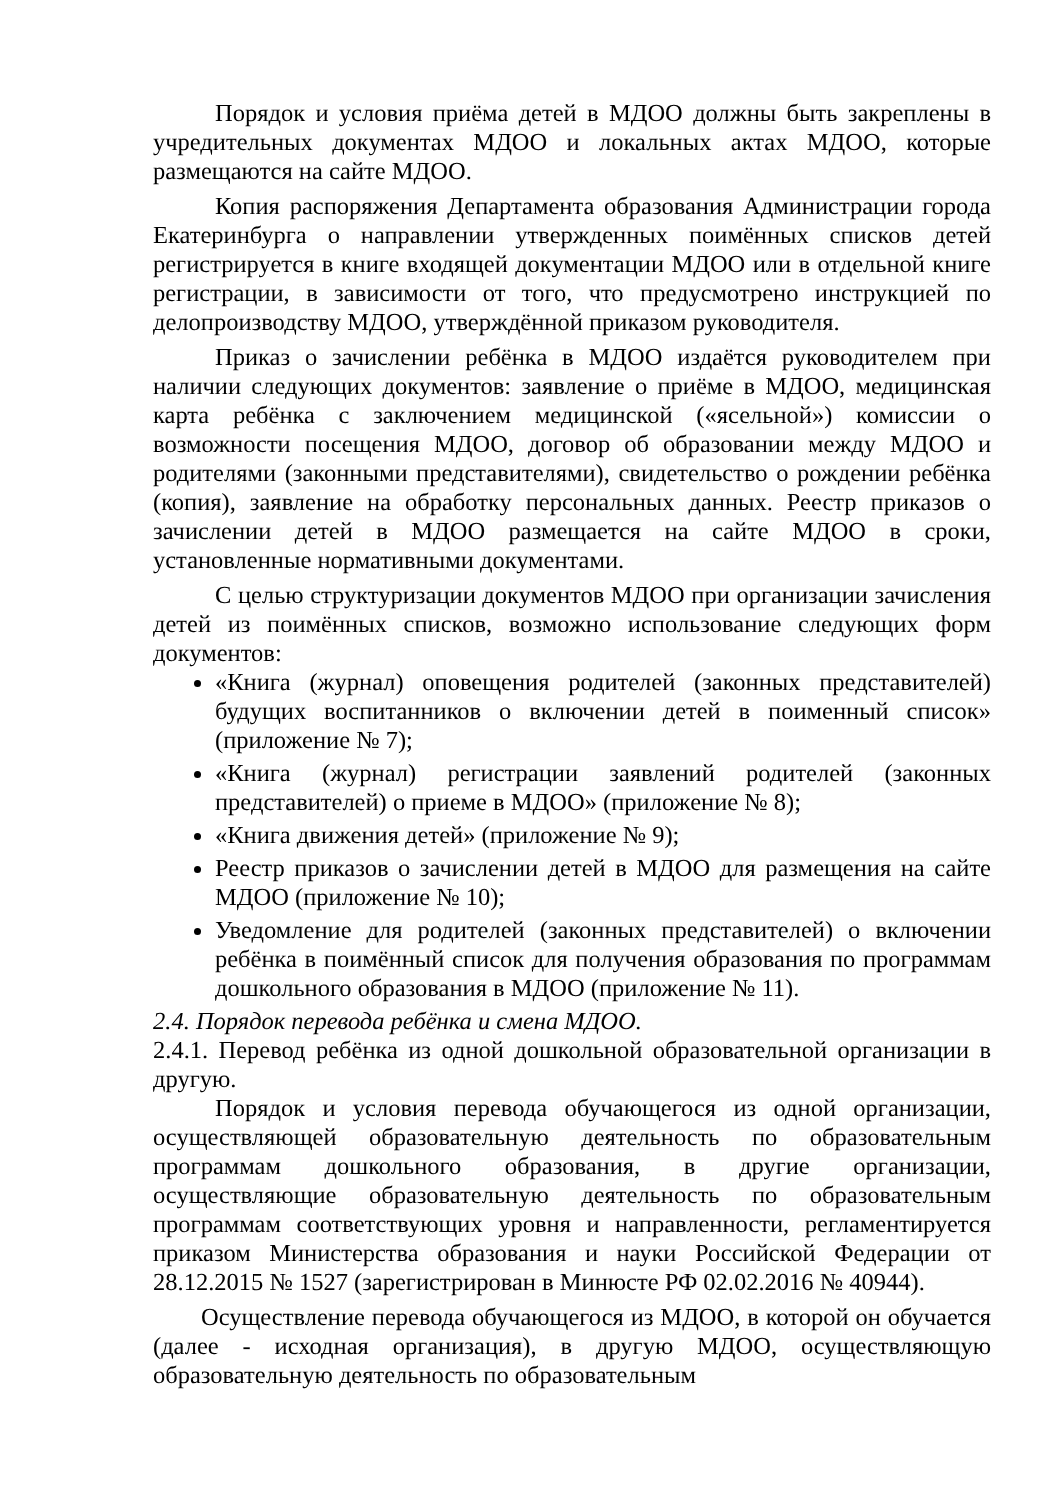Порядок и условия приёма детей в МДОО должны быть закреплены в учредительных документах МДОО и локальных актах МДОО, которые размещаются на сайте МДОО.
Копия распоряжения Департамента образования Администрации города Екатеринбурга о направлении утвержденных поимённых списков детей регистрируется в книге входящей документации МДОО или в отдельной книге регистрации, в зависимости от того, что предусмотрено инструкцией по делопроизводству МДОО, утверждённой приказом руководителя.
Приказ о зачислении ребёнка в МДОО издаётся руководителем при наличии следующих документов: заявление о приёме в МДОО, медицинская карта ребёнка с заключением медицинской («ясельной») комиссии о возможности посещения МДОО, договор об образовании между МДОО и родителями (законными представителями), свидетельство о рождении ребёнка (копия), заявление на обработку персональных данных. Реестр приказов о зачислении детей в МДОО размещается на сайте МДОО в сроки, установленные нормативными документами.
С целью структуризации документов МДОО при организации зачисления детей из поимённых списков, возможно использование следующих форм документов:
«Книга (журнал) оповещения родителей (законных представителей) будущих воспитанников о включении детей в поименный список» (приложение № 7);
«Книга (журнал) регистрации заявлений родителей (законных представителей) о приеме в МДОО» (приложение № 8);
«Книга движения детей» (приложение № 9);
Реестр приказов о зачислении детей в МДОО для размещения на сайте МДОО (приложение № 10);
Уведомление для родителей (законных представителей) о включении ребёнка в поимённый список для получения образования по программам дошкольного образования в МДОО (приложение № 11).
2.4. Порядок перевода ребёнка и смена МДОО.
2.4.1. Перевод ребёнка из одной дошкольной образовательной организации в другую.
Порядок и условия перевода обучающегося из одной организации, осуществляющей образовательную деятельность по образовательным программам дошкольного образования, в другие организации, осуществляющие образовательную деятельность по образовательным программам соответствующих уровня и направленности, регламентируется приказом Министерства образования и науки Российской Федерации от 28.12.2015 № 1527 (зарегистрирован в Минюсте РФ 02.02.2016 № 40944).
Осуществление перевода обучающегося из МДОО, в которой он обучается (далее - исходная организация), в другую МДОО, осуществляющую образовательную деятельность по образовательным